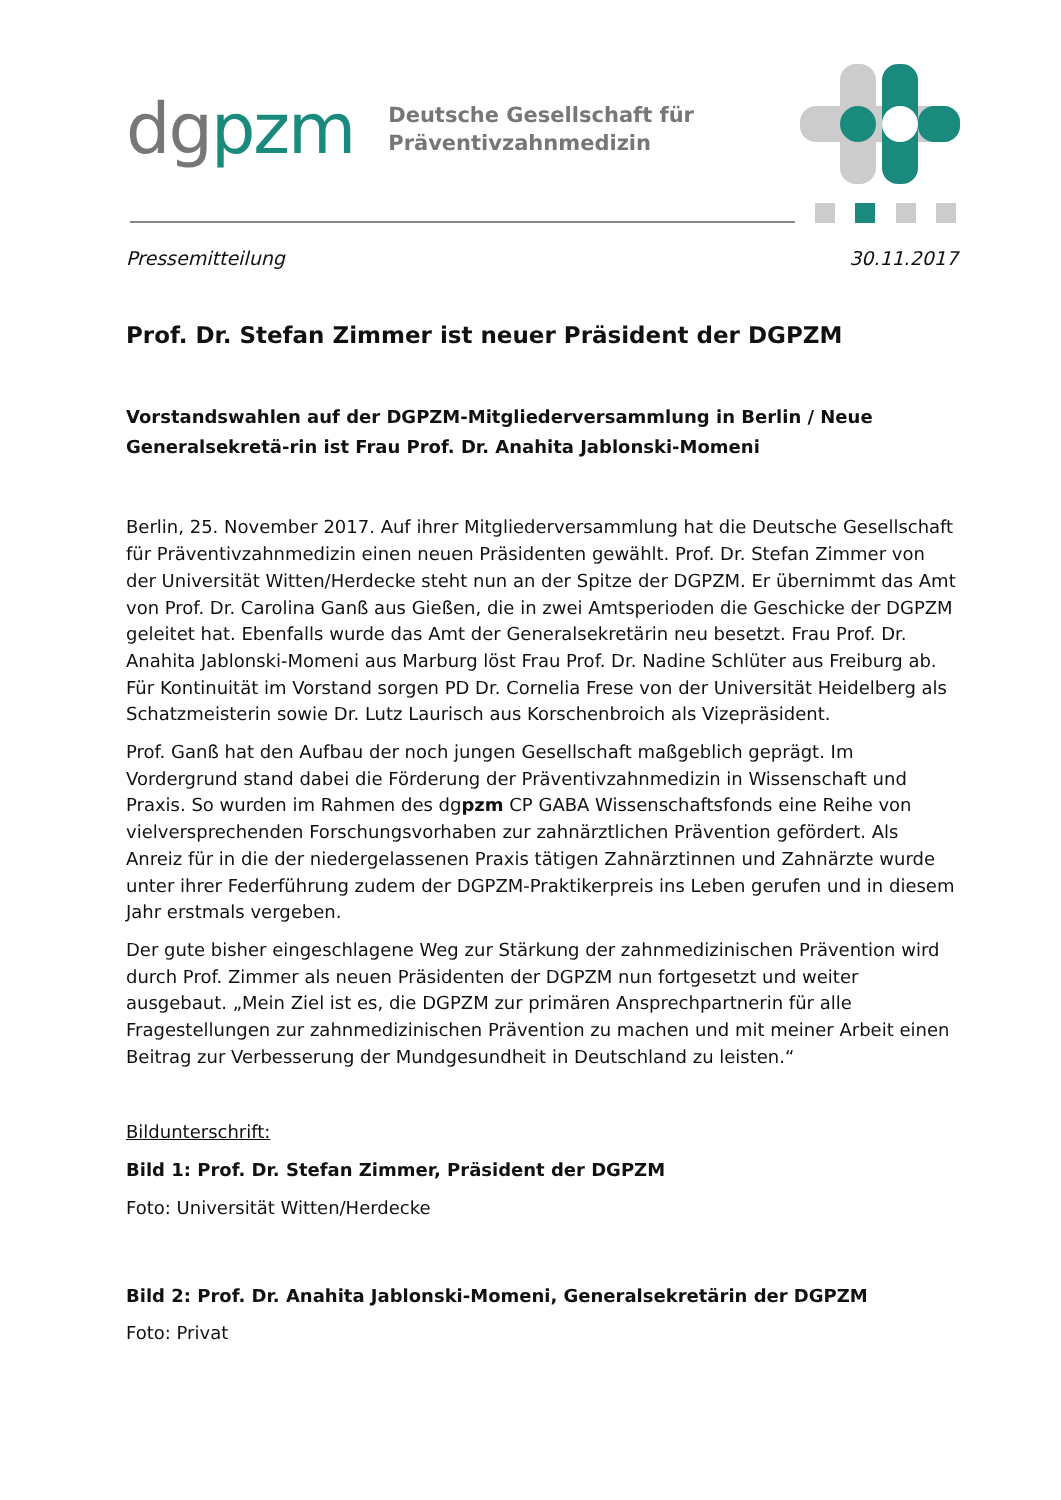dgpzm
Deutsche Gesellschaft für
Präventivzahnmedizin
Pressemitteilung 30.11.2017
Prof. Dr. Stefan Zimmer ist neuer Präsident der DGPZM
Vorstandswahlen auf der DGPZM-Mitgliederversammlung in Berlin / Neue Generalsekretä-rin ist Frau Prof. Dr. Anahita Jablonski-Momeni
Berlin, 25. November 2017. Auf ihrer Mitgliederversammlung hat die Deutsche Gesellschaft für Präventivzahnmedizin einen neuen Präsidenten gewählt. Prof. Dr. Stefan Zimmer von der Universität Witten/Herdecke steht nun an der Spitze der DGPZM. Er übernimmt das Amt von Prof. Dr. Carolina Ganß aus Gießen, die in zwei Amtsperioden die Geschicke der DGPZM geleitet hat. Ebenfalls wurde das Amt der Generalsekretärin neu besetzt. Frau Prof. Dr. Anahita Jablonski-Momeni aus Marburg löst Frau Prof. Dr. Nadine Schlüter aus Freiburg ab. Für Kontinuität im Vorstand sorgen PD Dr. Cornelia Frese von der Universität Heidelberg als Schatzmeisterin sowie Dr. Lutz Laurisch aus Korschenbroich als Vizepräsident.
Prof. Ganß hat den Aufbau der noch jungen Gesellschaft maßgeblich geprägt. Im Vordergrund stand dabei die Förderung der Präventivzahnmedizin in Wissenschaft und Praxis. So wurden im Rahmen des dgpzm CP GABA Wissenschaftsfonds eine Reihe von vielversprechenden Forschungsvorhaben zur zahnärztlichen Prävention gefördert. Als Anreiz für in die der niedergelassenen Praxis tätigen Zahnärztinnen und Zahnärzte wurde unter ihrer Federführung zudem der DGPZM-Praktikerpreis ins Leben gerufen und in diesem Jahr erstmals vergeben.
Der gute bisher eingeschlagene Weg zur Stärkung der zahnmedizinischen Prävention wird durch Prof. Zimmer als neuen Präsidenten der DGPZM nun fortgesetzt und weiter ausgebaut. „Mein Ziel ist es, die DGPZM zur primären Ansprechpartnerin für alle Fragestellungen zur zahnmedizinischen Prävention zu machen und mit meiner Arbeit einen Beitrag zur Verbesserung der Mundgesundheit in Deutschland zu leisten.“
Bildunterschrift:
Bild 1: Prof. Dr. Stefan Zimmer, Präsident der DGPZM
Foto: Universität Witten/Herdecke
Bild 2: Prof. Dr. Anahita Jablonski-Momeni, Generalsekretärin der DGPZM
Foto: Privat